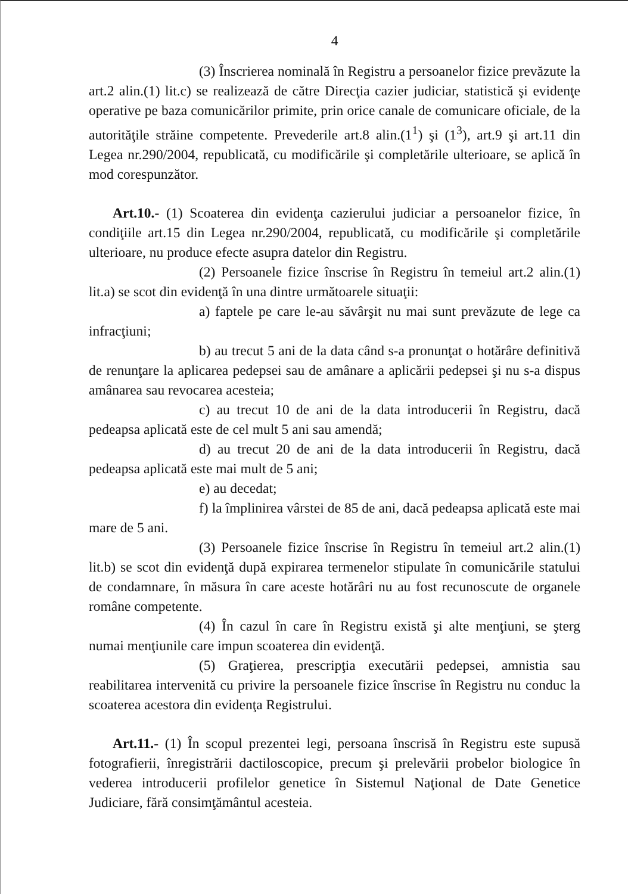4
(3) Înscrierea nominală în Registru a persoanelor fizice prevăzute la art.2 alin.(1) lit.c) se realizează de către Direcţia cazier judiciar, statistică şi evidenţe operative pe baza comunicărilor primite, prin orice canale de comunicare oficiale, de la autorităţile străine competente. Prevederile art.8 alin.(1<sup>1</sup>) şi (1<sup>3</sup>), art.9 şi art.11 din Legea nr.290/2004, republicată, cu modificările şi completările ulterioare, se aplică în mod corespunzător.
Art.10.- (1) Scoaterea din evidenţa cazierului judiciar a persoanelor fizice, în condiţiile art.15 din Legea nr.290/2004, republicată, cu modificările şi completările ulterioare, nu produce efecte asupra datelor din Registru.
(2) Persoanele fizice înscrise în Registru în temeiul art.2 alin.(1) lit.a) se scot din evidenţă în una dintre următoarele situaţii:
a) faptele pe care le-au săvârşit nu mai sunt prevăzute de lege ca infracţiuni;
b) au trecut 5 ani de la data când s-a pronunţat o hotărâre definitivă de renunţare la aplicarea pedepsei sau de amânare a aplicării pedepsei şi nu s-a dispus amânarea sau revocarea acesteia;
c) au trecut 10 de ani de la data introducerii în Registru, dacă pedeapsa aplicată este de cel mult 5 ani sau amendă;
d) au trecut 20 de ani de la data introducerii în Registru, dacă pedeapsa aplicată este mai mult de 5 ani;
e) au decedat;
f) la împlinirea vârstei de 85 de ani, dacă pedeapsa aplicată este mai mare de 5 ani.
(3) Persoanele fizice înscrise în Registru în temeiul art.2 alin.(1) lit.b) se scot din evidenţă după expirarea termenelor stipulate în comunicările statului de condamnare, în măsura în care aceste hotărâri nu au fost recunoscute de organele române competente.
(4) În cazul în care în Registru există şi alte menţiuni, se şterg numai menţiunile care impun scoaterea din evidenţă.
(5) Graţierea, prescripţia executării pedepsei, amnistia sau reabilitarea intervenită cu privire la persoanele fizice înscrise în Registru nu conduc la scoaterea acestora din evidenţa Registrului.
Art.11.- (1) În scopul prezentei legi, persoana înscrisă în Registru este supusă fotografierii, înregistrării dactiloscopice, precum şi prelevării probelor biologice în vederea introducerii profilelor genetice în Sistemul Naţional de Date Genetice Judiciare, fără consimţământul acesteia.